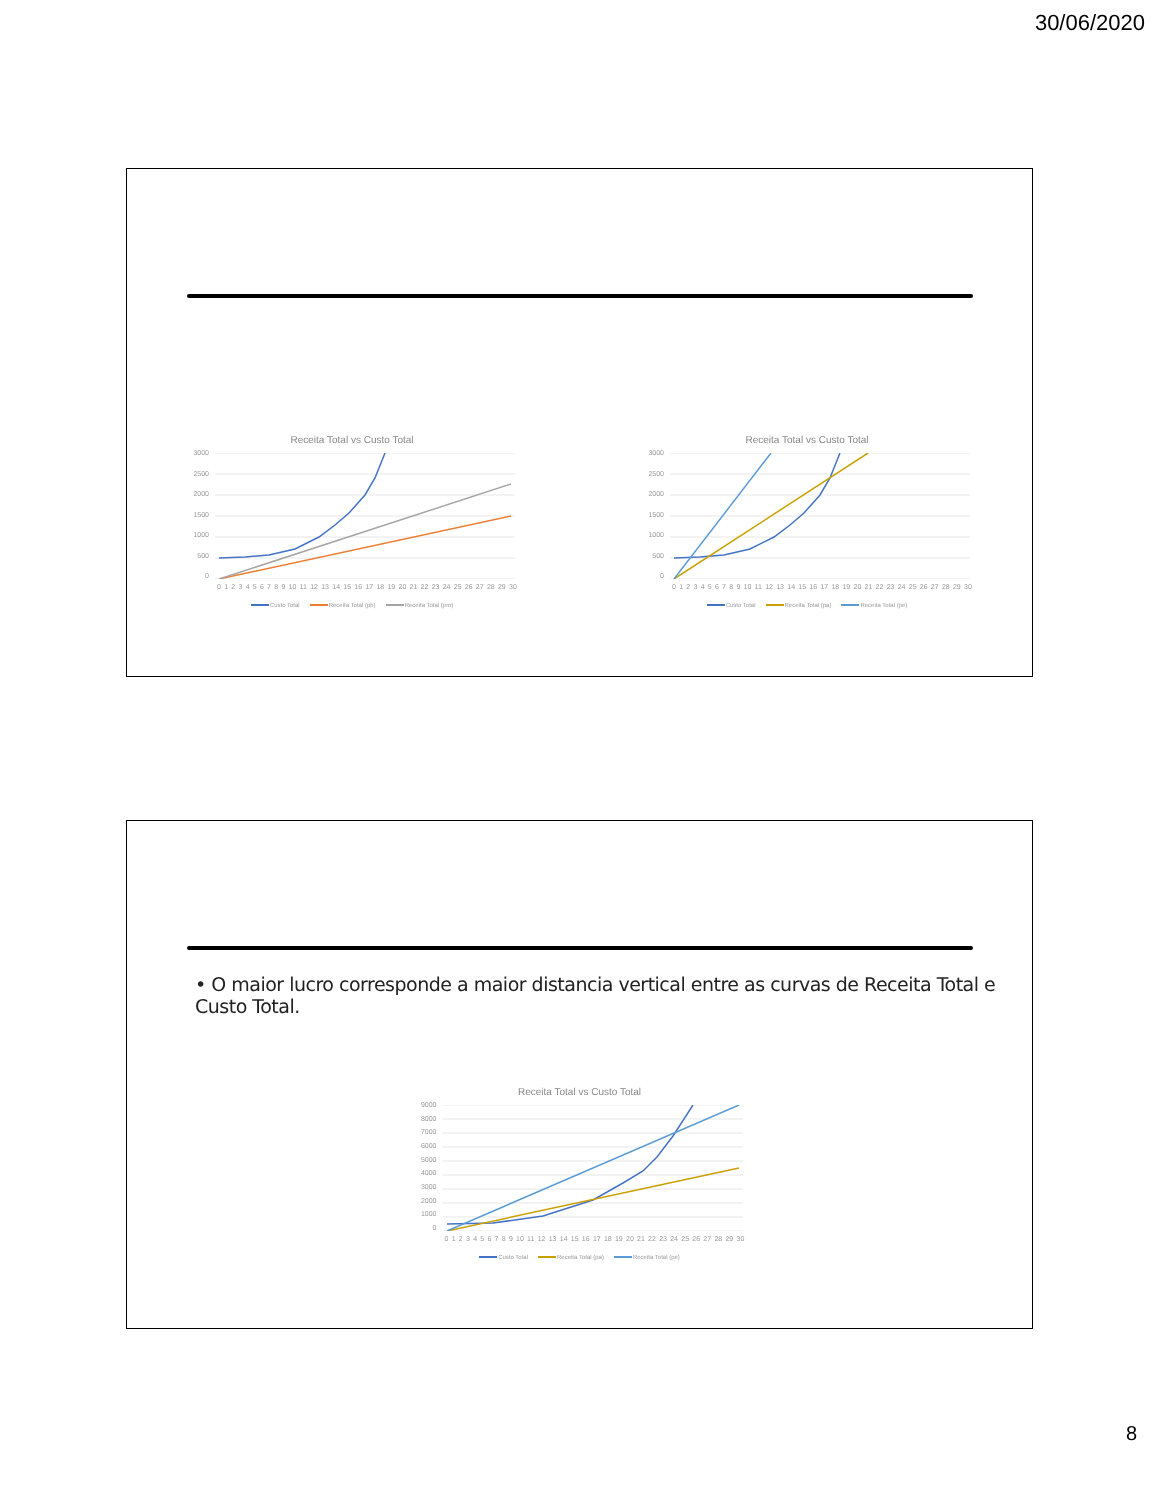30/06/2020
Receita Total vs Custo Total
3000
2500
2000
1500
1000
500
0
0123456789 10 11 12 13 14 15 16 17 18 19 20 21 22 23 24 25 26 27 28 29 30
Custo Total Receita Total (pb) Receita Total (pm)
Receita Total vs Custo Total
3000
2500
2000
1500
1000
500
0
0123456789 10 11 12 13 14 15 16 17 18 19 20 21 22 23 24 25 26 27 28 29 30
Custo Total Receita Total (pa) Receita Total (pe)
• O maior lucro corresponde a maior distancia vertical entre as curvas de Receita Total e Custo Total.
Receita Total vs Custo Total
9000
8000
7000
6000
5000
4000
3000
2000
1000
0
0123456789 10 11 12 13 14 15 16 17 18 19 20 21 22 23 24 25 26 27 28 29 30
Custo Total Receita Total (pa) Receita Total (pe)
8